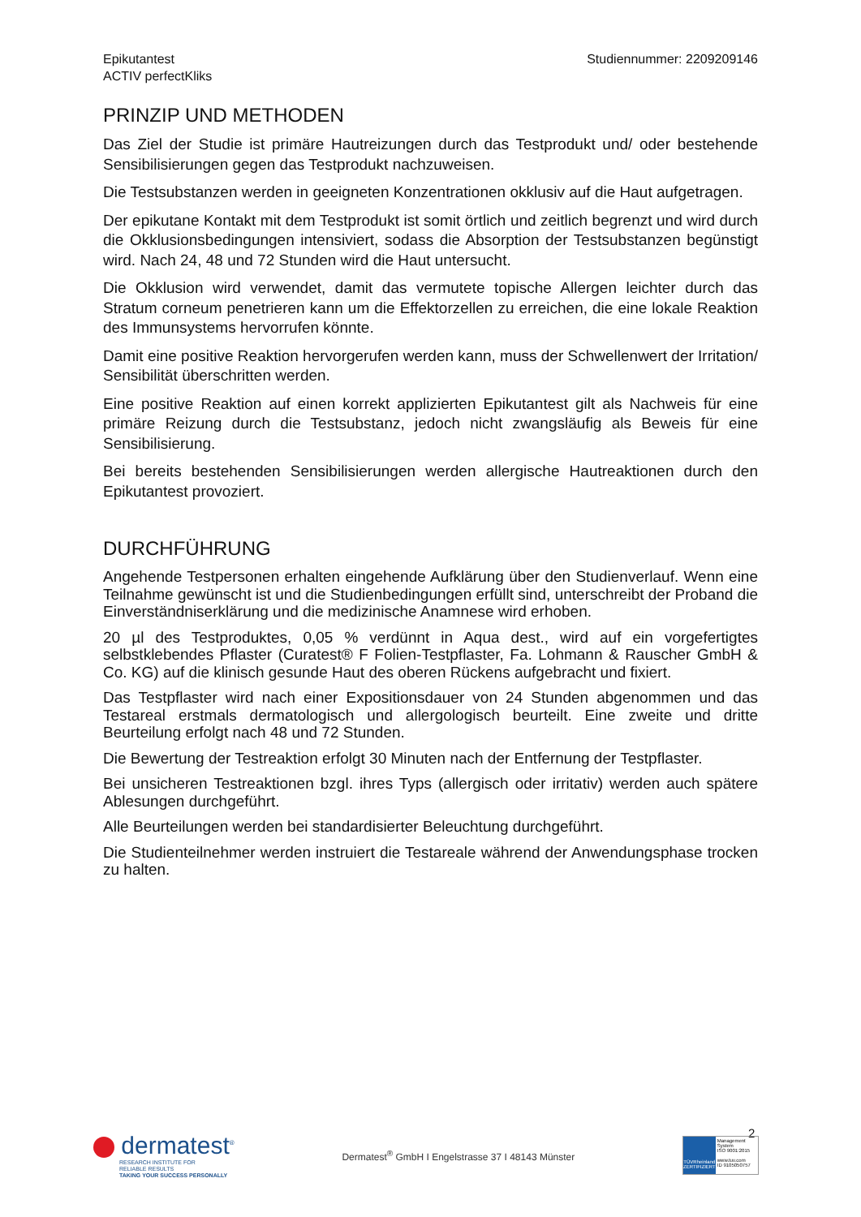Epikutantest
ACTIV perfectKliks
Studiennummer: 2209209146
PRINZIP UND METHODEN
Das Ziel der Studie ist primäre Hautreizungen durch das Testprodukt und/ oder bestehende Sensibilisierungen gegen das Testprodukt nachzuweisen.
Die Testsubstanzen werden in geeigneten Konzentrationen okklusiv auf die Haut aufgetragen.
Der epikutane Kontakt mit dem Testprodukt ist somit örtlich und zeitlich begrenzt und wird durch die Okklusionsbedingungen intensiviert, sodass die Absorption der Testsubstanzen begünstigt wird. Nach 24, 48 und 72 Stunden wird die Haut untersucht.
Die Okklusion wird verwendet, damit das vermutete topische Allergen leichter durch das Stratum corneum penetrieren kann um die Effektorzellen zu erreichen, die eine lokale Reaktion des Immunsystems hervorrufen könnte.
Damit eine positive Reaktion hervorgerufen werden kann, muss der Schwellenwert der Irritation/ Sensibilität überschritten werden.
Eine positive Reaktion auf einen korrekt applizierten Epikutantest gilt als Nachweis für eine primäre Reizung durch die Testsubstanz, jedoch nicht zwangsläufig als Beweis für eine Sensibilisierung.
Bei bereits bestehenden Sensibilisierungen werden allergische Hautreaktionen durch den Epikutantest provoziert.
DURCHFÜHRUNG
Angehende Testpersonen erhalten eingehende Aufklärung über den Studienverlauf. Wenn eine Teilnahme gewünscht ist und die Studienbedingungen erfüllt sind, unterschreibt der Proband die Einverständniserklärung und die medizinische Anamnese wird erhoben.
20 µl des Testproduktes, 0,05 % verdünnt in Aqua dest., wird auf ein vorgefertigtes selbstklebendes Pflaster (Curatest® F Folien-Testpflaster, Fa. Lohmann & Rauscher GmbH & Co. KG) auf die klinisch gesunde Haut des oberen Rückens aufgebracht und fixiert.
Das Testpflaster wird nach einer Expositionsdauer von 24 Stunden abgenommen und das Testareal erstmals dermatologisch und allergologisch beurteilt. Eine zweite und dritte Beurteilung erfolgt nach 48 und 72 Stunden.
Die Bewertung der Testreaktion erfolgt 30 Minuten nach der Entfernung der Testpflaster.
Bei unsicheren Testreaktionen bzgl. ihres Typs (allergisch oder irritativ) werden auch spätere Ablesungen durchgeführt.
Alle Beurteilungen werden bei standardisierter Beleuchtung durchgeführt.
Die Studienteilnehmer werden instruiert die Testareale während der Anwendungsphase trocken zu halten.
2
dermatest<sup>®</sup>
RESEARCH INSTITUTE FOR
RELIABLE RESULTS
TAKING YOUR SUCCESS PERSONALLY
Dermatest<sup>®</sup> GmbH I Engelstrasse 37 I 48143 Münster
TÜVRheinland
ZERTIFIZIERT
Management System
ISO 9001:2015
www.tuv.com
ID 9105050757